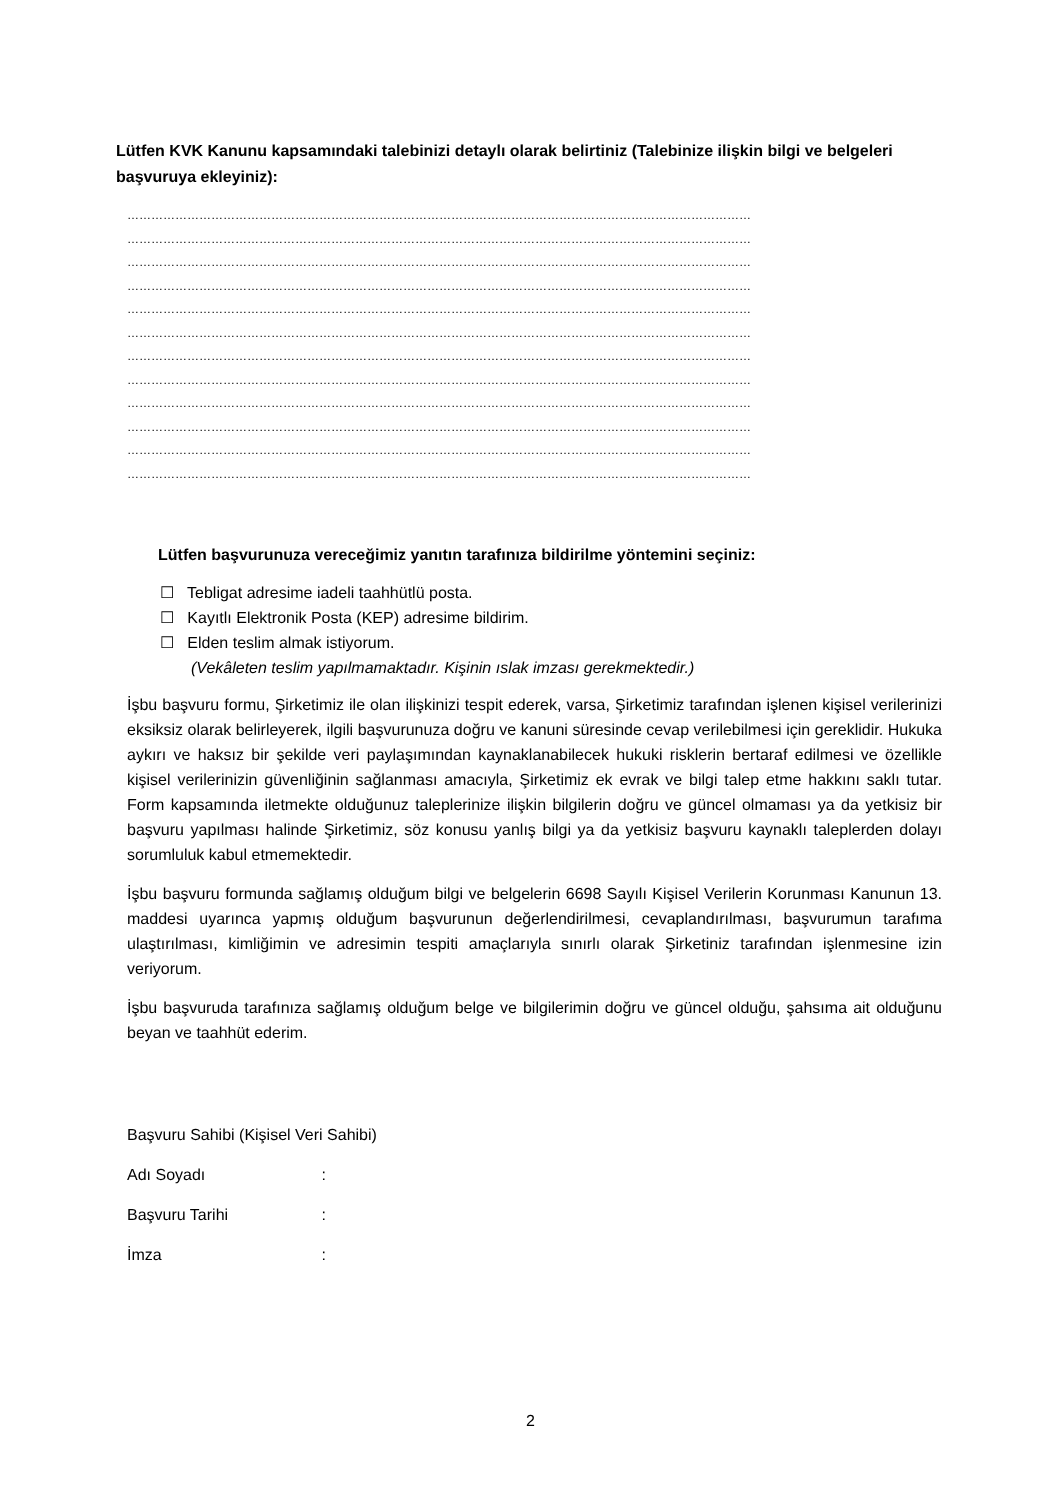Lütfen KVK Kanunu kapsamındaki talebinizi detaylı olarak belirtiniz (Talebinize ilişkin bilgi ve belgeleri başvuruya ekleyiniz):
…………………………………………………………………………………………………………………………………………
…………………………………………………………………………………………………………………………………………
…………………………………………………………………………………………………………………………………………
…………………………………………………………………………………………………………………………………………
…………………………………………………………………………………………………………………………………………
…………………………………………………………………………………………………………………………………………
…………………………………………………………………………………………………………………………………………
…………………………………………………………………………………………………………………………………………
…………………………………………………………………………………………………………………………………………
…………………………………………………………………………………………………………………………………………
…………………………………………………………………………………………………………………………………………
…………………………………………………………………………………………………………………………………………
Lütfen başvurunuza vereceğimiz yanıtın tarafınıza bildirilme yöntemini seçiniz:
☐ Tebligat adresime iadeli taahhütlü posta.
☐ Kayıtlı Elektronik Posta (KEP) adresime bildirim.
☐ Elden teslim almak istiyorum.
(Vekâleten teslim yapılmamaktadır. Kişinin ıslak imzası gerekmektedir.)
İşbu başvuru formu, Şirketimiz ile olan ilişkinizi tespit ederek, varsa, Şirketimiz tarafından işlenen kişisel verilerinizi eksiksiz olarak belirleyerek, ilgili başvurunuza doğru ve kanuni süresinde cevap verilebilmesi için gereklidir. Hukuka aykırı ve haksız bir şekilde veri paylaşımından kaynaklanabilecek hukuki risklerin bertaraf edilmesi ve özellikle kişisel verilerinizin güvenliğinin sağlanması amacıyla, Şirketimiz ek evrak ve bilgi talep etme hakkını saklı tutar. Form kapsamında iletmekte olduğunuz taleplerinize ilişkin bilgilerin doğru ve güncel olmaması ya da yetkisiz bir başvuru yapılması halinde Şirketimiz, söz konusu yanlış bilgi ya da yetkisiz başvuru kaynaklı taleplerden dolayı sorumluluk kabul etmemektedir.
İşbu başvuru formunda sağlamış olduğum bilgi ve belgelerin 6698 Sayılı Kişisel Verilerin Korunması Kanunun 13. maddesi uyarınca yapmış olduğum başvurunun değerlendirilmesi, cevaplandırılması, başvurumun tarafıma ulaştırılması, kimliğimin ve adresimin tespiti amaçlarıyla sınırlı olarak Şirketiniz tarafından işlenmesine izin veriyorum.
İşbu başvuruda tarafınıza sağlamış olduğum belge ve bilgilerimin doğru ve güncel olduğu, şahsıma ait olduğunu beyan ve taahhüt ederim.
Başvuru Sahibi (Kişisel Veri Sahibi)
Adı Soyadı :
Başvuru Tarihi :
İmza :
2